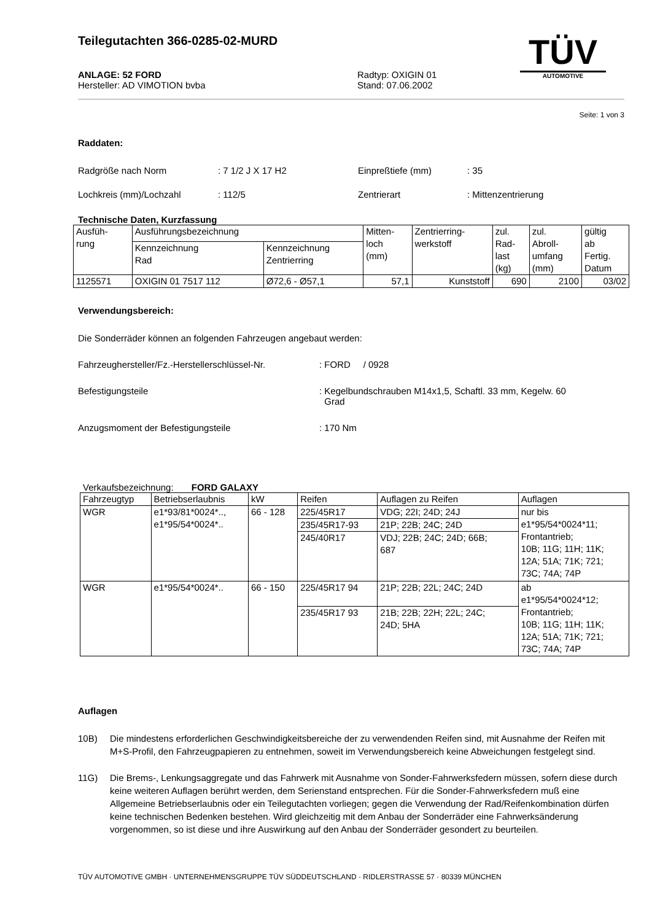Teilegutachten 366-0285-02-MURD
ANLAGE: 52 FORD
Hersteller: AD VIMOTION bvba
Radtyp: OXIGIN 01
Stand: 07.06.2002
TÜV
AUTOMOTIVE
Seite: 1 von 3
Raddaten:
Radgröße nach Norm: 7 1/2 J X 17 H2 Einpreßtiefe (mm): 35 Lochkreis (mm)/Lochzahl: 112/5 Zentrierart: Mittenzentrierung
Technische Daten, Kurzfassung
| Ausfüh- rung | Ausführungsbezeichnung | | Mitten- loch (mm) | Zentrierring- werkstoff | zul. Rad- last (kg) | zul. Abroll- umfang (mm) | gültig ab Fertig. Datum |
| | Kennzeichnung Rad | Kennzeichnung Zentrierring | | | | | |
| 1125571 | OXIGIN 01 7517 112 | Ø72,6 - Ø57,1 | 57,1 | Kunststoff | 690 | 2100 | 03/02 |
Verwendungsbereich:
Die Sonderräder können an folgenden Fahrzeugen angebaut werden:
Fahrzeughersteller/Fz.-Herstellerschlüssel-Nr.: FORD / 0928 Befestigungsteile: Kegelbundschrauben M14x1,5, Schaftl. 33 mm, Kegelw. 60
Grad Anzugsmoment der Befestigungsteile: 170 Nm
Verkaufsbezeichnung: FORD GALAXY
| Fahrzeugtyp | Betriebserlaubnis | kW | Reifen | Auflagen zu Reifen | Auflagen |
| WGR | e1*93/81*0024*.., e1*95/54*0024*.. | 66 - 128 | 225/45R17 | VDG; 22I; 24D; 24J | nur bis e1*95/54*0024*11; Frontantrieb; 10B; 11G; 11H; 11K; 12A; 51A; 71K; 721; 73C; 74A; 74P |
| | | | 235/45R17-93 | 21P; 22B; 24C; 24D | |
| | | | 245/40R17 | VDJ; 22B; 24C; 24D; 66B; 687 | |
| WGR | e1*95/54*0024*.. | 66 - 150 | 225/45R17 94 | 21P; 22B; 22L; 24C; 24D | ab e1*95/54*0024*12; Frontantrieb; 10B; 11G; 11H; 11K; 12A; 51A; 71K; 721; 73C; 74A; 74P |
| | | | 235/45R17 93 | 21B; 22B; 22H; 22L; 24C; 24D; 5HA | |
Auflagen
10B) Die mindestens erforderlichen Geschwindigkeitsbereiche der zu verwendenden Reifen sind, mit Ausnahme der Reifen mit M+S-Profil, den Fahrzeugpapieren zu entnehmen, soweit im Verwendungsbereich keine Abweichungen festgelegt sind. 11G) Die Brems-, Lenkungsaggregate und das Fahrwerk mit Ausnahme von Sonder-Fahrwerksfedern müssen, sofern diese durch keine weiteren Auflagen berührt werden, dem Serienstand entsprechen. Für die Sonder-Fahrwerksfedern muß eine Allgemeine Betriebserlaubnis oder ein Teilegutachten vorliegen; gegen die Verwendung der Rad/Reifenkombination dürfen keine technischen Bedenken bestehen. Wird gleichzeitig mit dem Anbau der Sonderräder eine Fahrwerksänderung vorgenommen, so ist diese und ihre Auswirkung auf den Anbau der Sonderräder gesondert zu beurteilen.
TÜV AUTOMOTIVE GMBH · UNTERNEHMENSGRUPPE TÜV SÜDDEUTSCHLAND · RIDLERSTRASSE 57 · 80339 MÜNCHEN